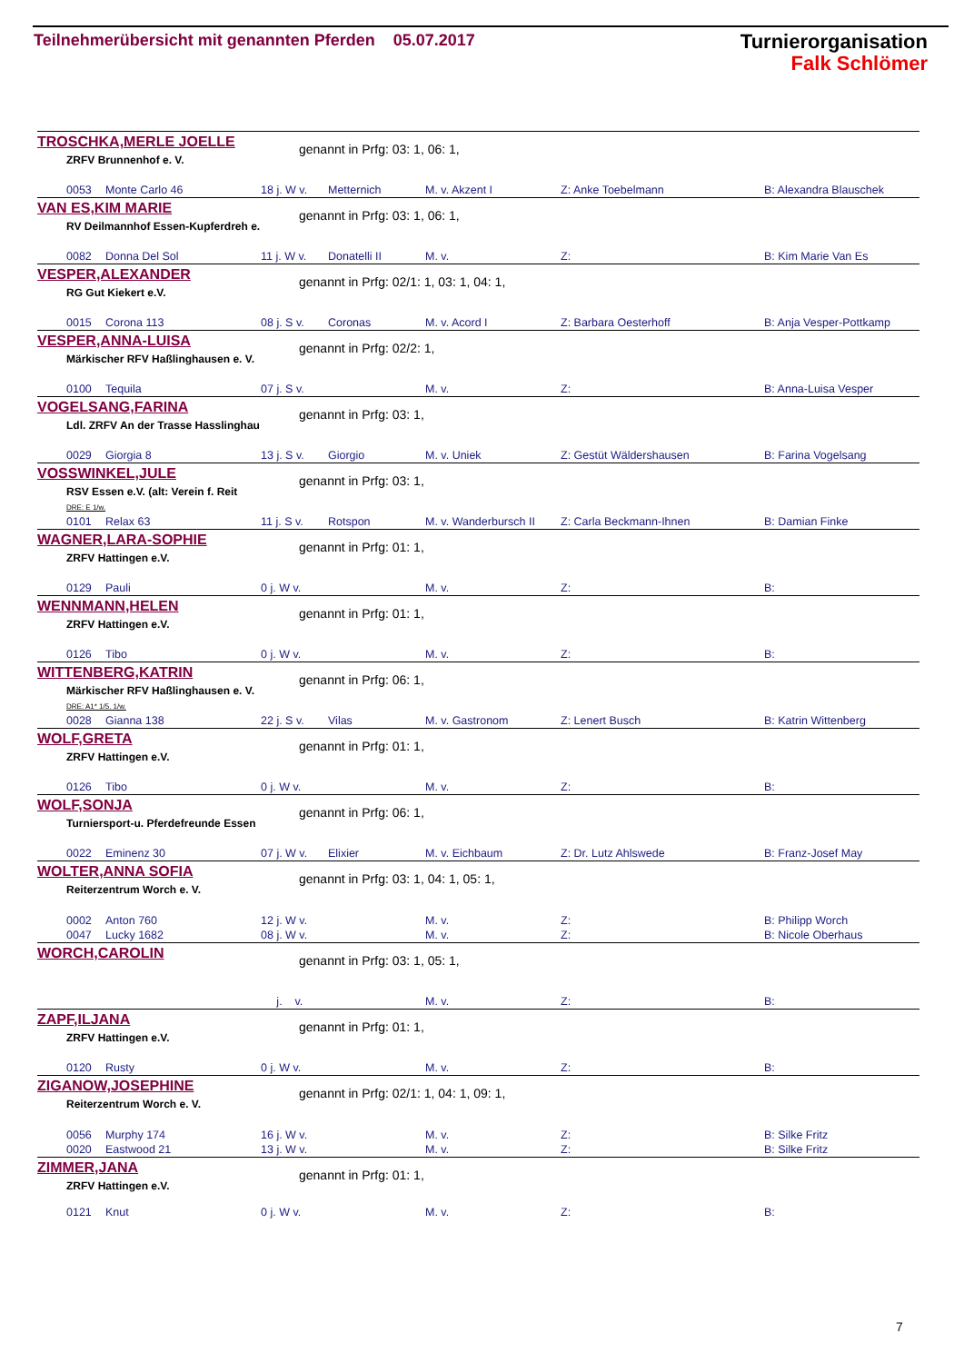Teilnehmerübersicht mit genannten Pferden 05.07.2017
Turnierorganisation
Falk Schlömer
TROSCHKA,MERLE JOELLE genannt in Prfg: 03: 1, 06: 1,
ZRFV Brunnenhof e. V.
| 0053 | Monte Carlo 46 | 18 j. W v. | Metternich | M. v. Akzent I | Z: Anke Toebelmann | B: Alexandra Blauschek |
VAN ES,KIM MARIE genannt in Prfg: 03: 1, 06: 1,
RV Deilmannhof Essen-Kupferdreh e.
| 0082 | Donna Del Sol | 11 j. W v. | Donatelli II | M. v. | Z: | B: Kim Marie Van Es |
VESPER,ALEXANDER
genannt in Prfg: 02/1: 1, 03: 1, 04: 1,
RG Gut Kiekert e.V.
| 0015 | Corona 113 | 08 j. S v. | Coronas | M. v. Acord I | Z: Barbara Oesterhoff | B: Anja Vesper-Pottkamp |
VESPER,ANNA-LUISA genannt in Prfg: 02/2: 1,
Märkischer RFV Haßlinghausen e. V.
| 0100 | Tequila | 07 j. S v. | | M. v. | Z: | B: Anna-Luisa Vesper |
VOGELSANG,FARINA genannt in Prfg: 03: 1,
Ldl. ZRFV An der Trasse Hasslinghau
| 0029 | Giorgia 8 | 13 j. S v. | Giorgio | M. v. Uniek | Z: Gestüt Wäldershausen | B: Farina Vogelsang |
VOSSWINKEL,JULE genannt in Prfg: 03: 1,
RSV Essen e.V. (alt: Verein f. Reit
DRE: E 1/w.
| 0101 | Relax 63 | 11 j. S v. | Rotspon | M. v. Wanderbursch II | Z: Carla Beckmann-Ihnen | B: Damian Finke |
WAGNER,LARA-SOPHIE genannt in Prfg: 01: 1,
ZRFV Hattingen e.V.
| 0129 | Pauli | 0 j. W v. | | M. v. | Z: | B: |
WENNMANN,HELEN genannt in Prfg: 01: 1,
ZRFV Hattingen e.V.
| 0126 | Tibo | 0 j. W v. | | M. v. | Z: | B: |
WITTENBERG,KATRIN genannt in Prfg: 06: 1,
Märkischer RFV Haßlinghausen e. V.
DRE: A1* 1/5. 1/w.
| 0028 | Gianna 138 | 22 j. S v. | Vilas | M. v. Gastronom | Z: Lenert Busch | B: Katrin Wittenberg |
WOLF,GRETA genannt in Prfg: 01: 1,
ZRFV Hattingen e.V.
| 0126 | Tibo | 0 j. W v. | | M. v. | Z: | B: |
WOLF,SONJA genannt in Prfg: 06: 1,
Turniersport-u. Pferdefreunde Essen
| 0022 | Eminenz 30 | 07 j. W v. | Elixier | M. v. Eichbaum | Z: Dr. Lutz Ahlswede | B: Franz-Josef May |
WOLTER,ANNA SOFIA
genannt in Prfg: 03: 1, 04: 1, 05: 1,
Reiterzentrum Worch e. V.
| 0002 | Anton 760 | 12 j. W v. | | M. v. | Z: | B: Philipp Worch |
| 0047 | Lucky 1682 | 08 j. W v. | | M. v. | Z: | B: Nicole Oberhaus |
WORCH,CAROLIN genannt in Prfg: 03: 1, 05: 1,
| | | j. v. | | M. v. | Z: | B: |
ZAPF,ILJANA genannt in Prfg: 01: 1,
ZRFV Hattingen e.V.
| 0120 | Rusty | 0 j. W v. | | M. v. | Z: | B: |
ZIGANOW,JOSEPHINE
genannt in Prfg: 02/1: 1, 04: 1, 09: 1,
Reiterzentrum Worch e. V.
| 0056 | Murphy 174 | 16 j. W v. | | M. v. | Z: | B: Silke Fritz |
| 0020 | Eastwood 21 | 13 j. W v. | | M. v. | Z: | B: Silke Fritz |
ZIMMER,JANA genannt in Prfg: 01: 1,
ZRFV Hattingen e.V.
| 0121 | Knut | 0 j. W v. | | M. v. | Z: | B: |
7